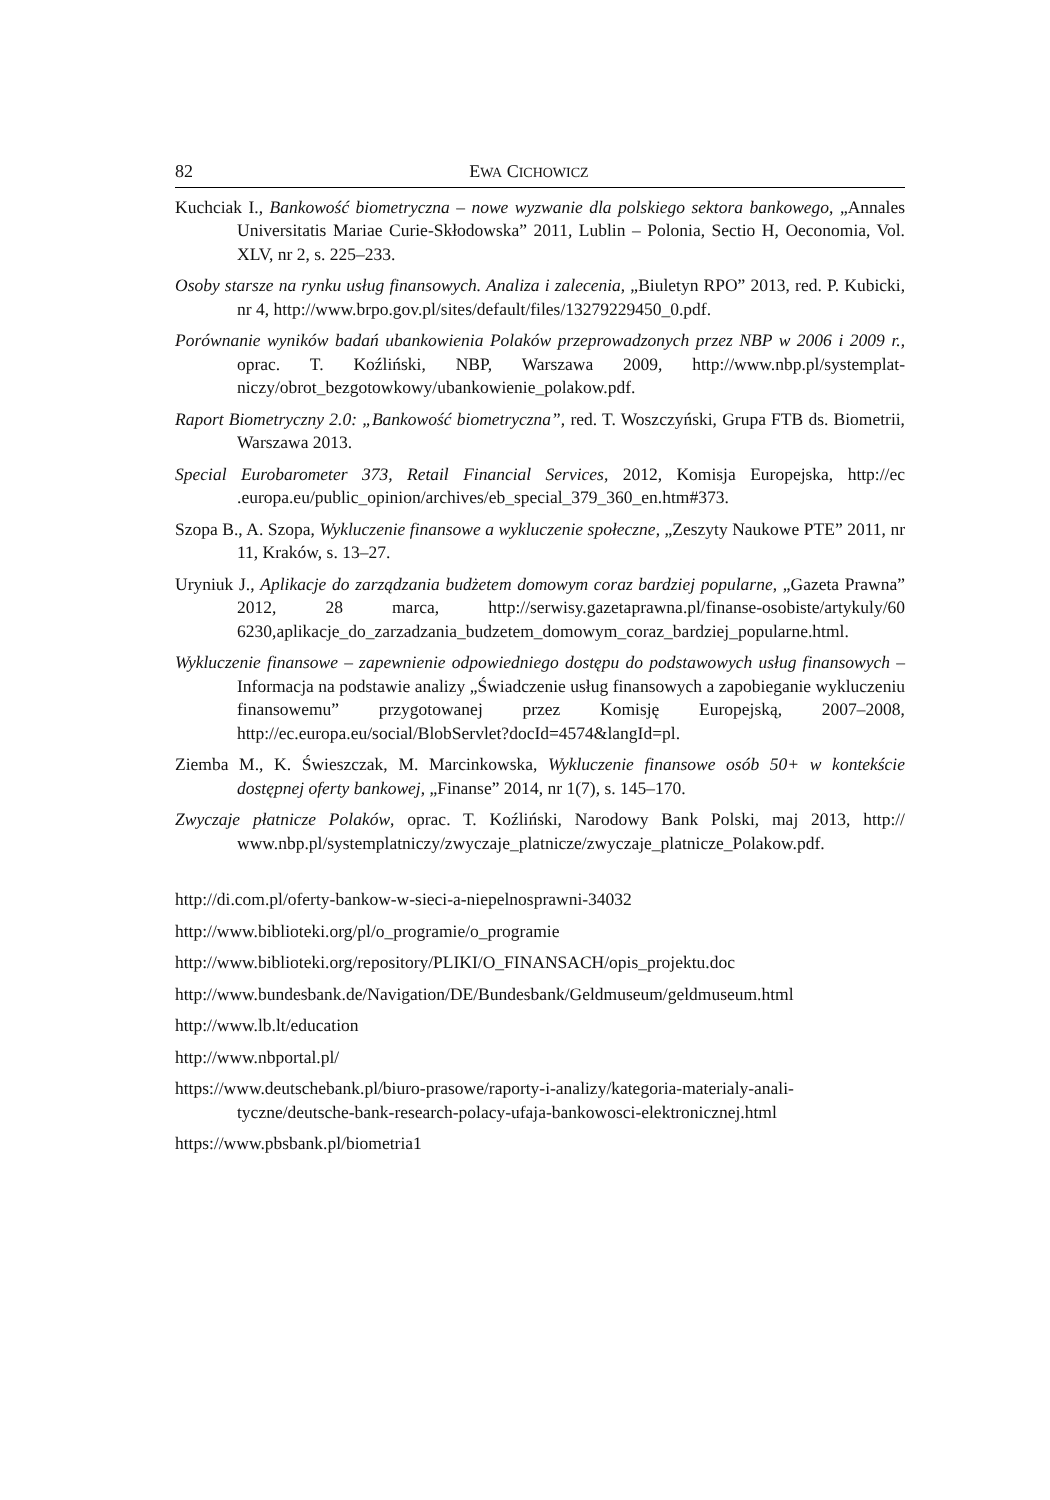82 EWA CICHOWICZ
Kuchciak I., Bankowość biometryczna – nowe wyzwanie dla polskiego sektora bankowego, „Annales Universitatis Mariae Curie-Skłodowska” 2011, Lublin – Polonia, Sectio H, Oeconomia, Vol. XLV, nr 2, s. 225–233.
Osoby starsze na rynku usług finansowych. Analiza i zalecenia, „Biuletyn RPO” 2013, red. P. Kubicki, nr 4, http://www.brpo.gov.pl/sites/default/files/13279229450_0.pdf.
Porównanie wyników badań ubankowienia Polaków przeprowadzonych przez NBP w 2006 i 2009 r., oprac. T. Koźliński, NBP, Warszawa 2009, http://www.nbp.pl/systemplat-niczy/obrot_bezgotowkowy/ubankowienie_polakow.pdf.
Raport Biometryczny 2.0: „Bankowość biometryczna”, red. T. Woszczyński, Grupa FTB ds. Biometrii, Warszawa 2013.
Special Eurobarometer 373, Retail Financial Services, 2012, Komisja Europejska, http://ec .europa.eu/public_opinion/archives/eb_special_379_360_en.htm#373.
Szopa B., A. Szopa, Wykluczenie finansowe a wykluczenie społeczne, „Zeszyty Naukowe PTE” 2011, nr 11, Kraków, s. 13–27.
Uryniuk J., Aplikacje do zarządzania budżetem domowym coraz bardziej popularne, „Gazeta Prawna” 2012, 28 marca, http://serwisy.gazetaprawna.pl/finanse-osobiste/artykuly/60 6230,aplikacje_do_zarzadzania_budzetem_domowym_coraz_bardziej_popularne.html.
Wykluczenie finansowe – zapewnienie odpowiedniego dostępu do podstawowych usług finansowych – Informacja na podstawie analizy „Świadczenie usług finansowych a zapobieganie wykluczeniu finansowemu” przygotowanej przez Komisję Europejską, 2007–2008, http://ec.europa.eu/social/BlobServlet?docId=4574&langId=pl.
Ziemba M., K. Świeszczak, M. Marcinkowska, Wykluczenie finansowe osób 50+ w kontekście dostępnej oferty bankowej, „Finanse” 2014, nr 1(7), s. 145–170.
Zwyczaje płatnicze Polaków, oprac. T. Koźliński, Narodowy Bank Polski, maj 2013, http:// www.nbp.pl/systemplatniczy/zwyczaje_platnicze/zwyczaje_platnicze_Polakow.pdf.
http://di.com.pl/oferty-bankow-w-sieci-a-niepelnosprawni-34032
http://www.biblioteki.org/pl/o_programie/o_programie
http://www.biblioteki.org/repository/PLIKI/O_FINANSACH/opis_projektu.doc
http://www.bundesbank.de/Navigation/DE/Bundesbank/Geldmuseum/geldmuseum.html
http://www.lb.lt/education
http://www.nbportal.pl/
https://www.deutschebank.pl/biuro-prasowe/raporty-i-analizy/kategoria-materialy-anali-tyczne/deutsche-bank-research-polacy-ufaja-bankowosci-elektronicznej.html
https://www.pbsbank.pl/biometria1